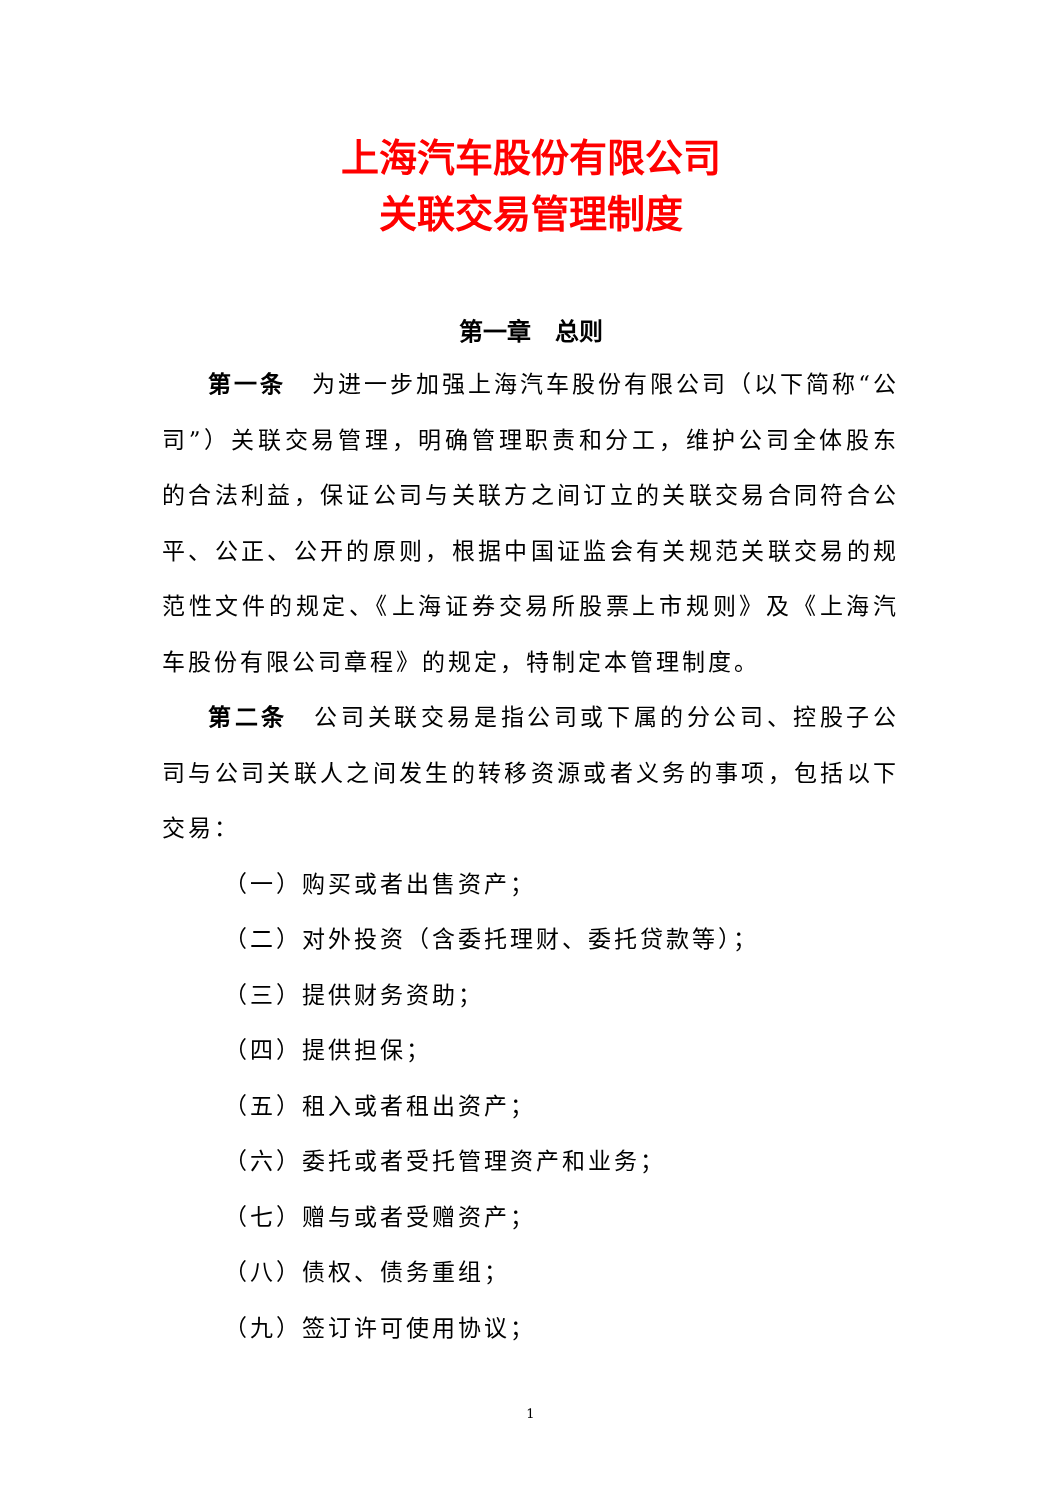上海汽车股份有限公司
关联交易管理制度
第一章　总则
第一条　为进一步加强上海汽车股份有限公司（以下简称“公司”）关联交易管理，明确管理职责和分工，维护公司全体股东的合法利益，保证公司与关联方之间订立的关联交易合同符合公平、公正、公开的原则，根据中国证监会有关规范关联交易的规范性文件的规定、《上海证券交易所股票上市规则》及《上海汽车股份有限公司章程》的规定，特制定本管理制度。
第二条　公司关联交易是指公司或下属的分公司、控股子公司与公司关联人之间发生的转移资源或者义务的事项，包括以下交易：
（一）购买或者出售资产；
（二）对外投资（含委托理财、委托贷款等）；
（三）提供财务资助；
（四）提供担保；
（五）租入或者租出资产；
（六）委托或者受托管理资产和业务；
（七）赠与或者受赠资产；
（八）债权、债务重组；
（九）签订许可使用协议；
1